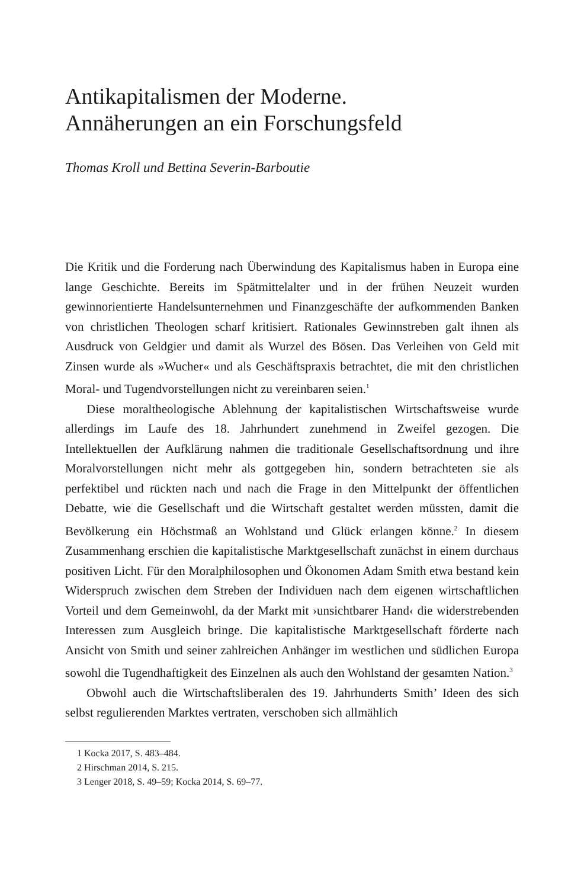Antikapitalismen der Moderne.
Annäherungen an ein Forschungsfeld
Thomas Kroll und Bettina Severin-Barboutie
Die Kritik und die Forderung nach Überwindung des Kapitalismus haben in Europa eine lange Geschichte. Bereits im Spätmittelalter und in der frühen Neuzeit wurden gewinnorientierte Handelsunternehmen und Finanzgeschäfte der aufkommenden Banken von christlichen Theologen scharf kritisiert. Rationales Gewinnstreben galt ihnen als Ausdruck von Geldgier und damit als Wurzel des Bösen. Das Verleihen von Geld mit Zinsen wurde als »Wucher« und als Geschäftspraxis betrachtet, die mit den christlichen Moral- und Tugendvorstellungen nicht zu vereinbaren seien.<sup>1</sup>
Diese moraltheologische Ablehnung der kapitalistischen Wirtschaftsweise wurde allerdings im Laufe des 18. Jahrhundert zunehmend in Zweifel gezogen. Die Intellektuellen der Aufklärung nahmen die traditionale Gesellschaftsordnung und ihre Moralvorstellungen nicht mehr als gottgegeben hin, sondern betrachteten sie als perfektibel und rückten nach und nach die Frage in den Mittelpunkt der öffentlichen Debatte, wie die Gesellschaft und die Wirtschaft gestaltet werden müssten, damit die Bevölkerung ein Höchstmaß an Wohlstand und Glück erlangen könne.<sup>2</sup> In diesem Zusammenhang erschien die kapitalistische Marktgesellschaft zunächst in einem durchaus positiven Licht. Für den Moralphilosophen und Ökonomen Adam Smith etwa bestand kein Widerspruch zwischen dem Streben der Individuen nach dem eigenen wirtschaftlichen Vorteil und dem Gemeinwohl, da der Markt mit ›unsichtbarer Hand‹ die widerstrebenden Interessen zum Ausgleich bringe. Die kapitalistische Marktgesellschaft förderte nach Ansicht von Smith und seiner zahlreichen Anhänger im westlichen und südlichen Europa sowohl die Tugendhaftigkeit des Einzelnen als auch den Wohlstand der gesamten Nation.<sup>3</sup>
Obwohl auch die Wirtschaftsliberalen des 19. Jahrhunderts Smith’ Ideen des sich selbst regulierenden Marktes vertraten, verschoben sich allmählich
1 Kocka 2017, S. 483–484.
2 Hirschman 2014, S. 215.
3 Lenger 2018, S. 49–59; Kocka 2014, S. 69–77.